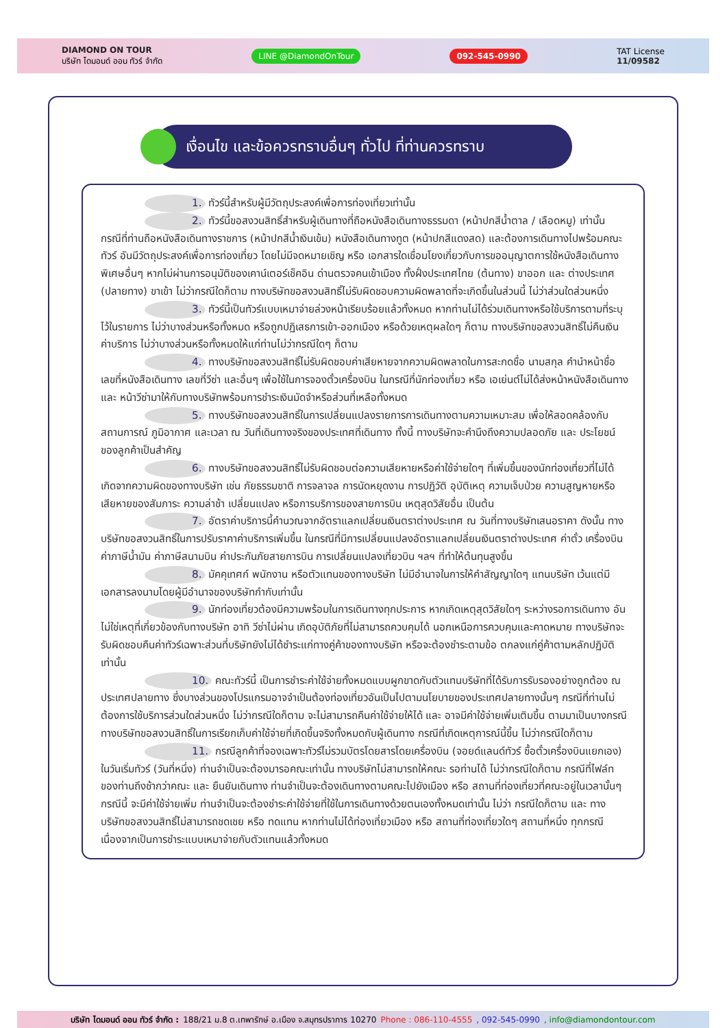DIAMOND ON TOUR
บริษัท ไดมอนด์ ออน ทัวร์ จำกัด
LINE @DiamondOnTour 092-545-0990
TAT License
11/09582
เงื่อนไข และข้อควรทราบอื่นๆ ทั่วไป ที่ท่านควรทราบ
1. ทัวร์นี้สำหรับผู้มีวัตถุประสงค์เพื่อการท่องเที่ยวเท่านั้น
2. ทัวร์นี้ขอสงวนสิทธิ์สำหรับผู้เดินทางที่ถือหนังสือเดินทางธรรมดา (หน้าปกสีน้ำตาล / เลือดหมู) เท่านั้น กรณีที่ท่านถือหนังสือเดินทางราชการ (หน้าปกสีน้ำเงินเข้ม) หนังสือเดินทางทูต (หน้าปกสีแดงสด) และต้องการเดินทางไปพร้อมคณะทัวร์ อันมีวัตถุประสงค์เพื่อการท่องเที่ยว โดยไม่มีจดหมายเชิญ หรือ เอกสารใดเชื่อมโยงเกี่ยวกับการขออนุญาตการใช้หนังสือเดินทางพิเศษอื่นๆ หากไม่ผ่านการอนุมัติของเคาน์เตอร์เช็คอิน ด่านตรวจคนเข้าเมือง ทั้งฝั่งประเทศไทย (ต้นทาง) ขาออก และ ต่างประเทศ (ปลายทาง) ขาเข้า ไม่ว่ากรณีใดก็ตาม ทางบริษัทขอสงวนสิทธิ์ไม่รับผิดชอบความผิดพลาดที่จะเกิดขึ้นในส่วนนี้ ไม่ว่าส่วนใดส่วนหนึ่ง
3. ทัวร์นี้เป็นทัวร์แบบเหมาจ่ายล่วงหน้าเรียบร้อยแล้วทั้งหมด หากท่านไม่ได้ร่วมเดินทางหรือใช้บริการตามที่ระบุไว้ในรายการ ไม่ว่าบางส่วนหรือทั้งหมด หรือถูกปฏิเสธการเข้า-ออกเมือง หรือด้วยเหตุผลใดๆ ก็ตาม ทางบริษัทขอสงวนสิทธิ์ไม่คืนเงินค่าบริการ ไม่ว่าบางส่วนหรือทั้งหมดให้แก่ท่านไม่ว่ากรณีใดๆ ก็ตาม
4. ทางบริษัทขอสงวนสิทธิ์ไม่รับผิดชอบค่าเสียหายจากความผิดพลาดในการสะกดชื่อ นามสกุล คำนำหน้าชื่อ เลขที่หนังสือเดินทาง เลขที่วีซ่า และอื่นๆ เพื่อใช้ในการจองตั๋วเครื่องบิน ในกรณีที่นักท่องเที่ยว หรือ เอเย่นต์ไม่ได้ส่งหน้าหนังสือเดินทาง และ หน้าวีซ่ามาให้กับทางบริษัทพร้อมการชำระเงินมัดจำหรือส่วนที่เหลือทั้งหมด
5. ทางบริษัทขอสงวนสิทธิ์ในการเปลี่ยนแปลงรายการการเดินทางตามความเหมาะสม เพื่อให้สอดคล้องกับ สถานการณ์ ภูมิอากาศ และเวลา ณ วันที่เดินทางจริงของประเทศที่เดินทาง ทั้งนี้ ทางบริษัทจะคำนึงถึงความปลอดภัย และ ประโยชน์ของลูกค้าเป็นสำคัญ
6. ทางบริษัทขอสงวนสิทธิ์ไม่รับผิดชอบต่อความเสียหายหรือค่าใช้จ่ายใดๆ ที่เพิ่มขึ้นของนักท่องเที่ยวที่ไม่ได้เกิดจากความผิดของทางบริษัท เช่น ภัยธรรมชาติ การจลาจล การนัดหยุดงาน การปฏิวัติ อุบัติเหตุ ความเจ็บป่วย ความสูญหายหรือเสียหายของสัมภาระ ความล่าช้า เปลี่ยนแปลง หรือการบริการของสายการบิน เหตุสุดวิสัยอื่น เป็นต้น
7. อัตราค่าบริการนี้คำนวณจากอัตราแลกเปลี่ยนเงินตราต่างประเทศ ณ วันที่ทางบริษัทเสนอราคา ดังนั้น ทางบริษัทขอสงวนสิทธิ์ในการปรับราคาค่าบริการเพิ่มขึ้น ในกรณีที่มีการเปลี่ยนแปลงอัตราแลกเปลี่ยนเงินตราต่างประเทศ ค่าตั๋ว เครื่องบิน ค่าภาษีน้ำมัน ค่าภาษีสนามบิน ค่าประกันภัยสายการบิน การเปลี่ยนแปลงเที่ยวบิน ฯลฯ ที่ทำให้ต้นทุนสูงขึ้น
8. มัคคุเทศก์ พนักงาน หรือตัวแทนของทางบริษัท ไม่มีอำนาจในการให้คำสัญญาใดๆ แทนบริษัท เว้นแต่มีเอกสารลงนามโดยผู้มีอำนาจของบริษัทกำกับเท่านั้น
9. นักท่องเที่ยวต้องมีความพร้อมในการเดินทางทุกประการ หากเกิดเหตุสุดวิสัยใดๆ ระหว่างรอการเดินทาง อันไม่ใช่เหตุที่เกี่ยวข้องกับทางบริษัท อาทิ วีซ่าไม่ผ่าน เกิดอุบัติภัยที่ไม่สามารถควบคุมได้ นอกเหนือการควบคุมและคาดหมาย ทางบริษัทจะรับผิดชอบคืนค่าทัวร์เฉพาะส่วนที่บริษัทยังไม่ได้ชำระแก่ทางคู่ค้าของทางบริษัท หรือจะต้องชำระตามข้อ ตกลงแก่คู่ค้าตามหลักปฏิบัติเท่านั้น
10. คณะทัวร์นี้ เป็นการชำระค่าใช้จ่ายทั้งหมดแบบผูกขาดกับตัวแทนบริษัทที่ได้รับการรับรองอย่างถูกต้อง ณ ประเทศปลายทาง ซึ่งบางส่วนของโปรแกรมอาจจำเป็นต้องท่องเที่ยวอันเป็นไปตามนโยบายของประเทศปลายทางนั้นๆ กรณีที่ท่านไม่ต้องการใช้บริการส่วนใดส่วนหนึ่ง ไม่ว่ากรณีใดก็ตาม จะไม่สามารถคืนค่าใช้จ่ายให้ได้ และ อาจมีค่าใช้จ่ายเพิ่มเติมขึ้น ตามมาเป็นบางกรณี ทางบริษัทขอสงวนสิทธิ์ในการเรียกเก็บค่าใช้จ่ายที่เกิดขึ้นจริงทั้งหมดกับผู้เดินทาง กรณีที่เกิดเหตุการณ์นี้ขึ้น ไม่ว่ากรณีใดก็ตาม
11. กรณีลูกค้าที่จองเฉพาะทัวร์ไม่รวมบัตรโดยสารโดยเครื่องบิน (จอยด์แลนด์ทัวร์ ซื้อตั๋วเครื่องบินแยกเอง) ในวันเริ่มทัวร์ (วันที่หนึ่ง) ท่านจำเป็นจะต้องมารอคณะเท่านั้น ทางบริษัทไม่สามารถให้คณะ รอท่านได้ ไม่ว่ากรณีใดก็ตาม กรณีที่ไฟล์ทของท่านถึงช้ากว่าคณะ และ ยืนยันเดินทาง ท่านจำเป็นจะต้องเดินทางตามคณะไปยังเมือง หรือ สถานที่ท่องเที่ยวที่คณะอยู่ในเวลานั้นๆ กรณีนี้ จะมีค่าใช้จ่ายเพิ่ม ท่านจำเป็นจะต้องชำระค่าใช้จ่ายที่ใช้ในการเดินทางด้วยตนเองทั้งหมดเท่านั้น ไม่ว่า กรณีใดก็ตาม และ ทางบริษัทขอสงวนสิทธิ์ไม่สามารถชดเชย หรือ ทดแทน หากท่านไม่ได้ท่องเที่ยวเมือง หรือ สถานที่ท่องเที่ยวใดๆ สถานที่หนึ่ง ทุกกรณี เนื่องจากเป็นการชำระแบบเหมาจ่ายกับตัวแทนแล้วทั้งหมด
บริษัท ไดมอนด์ ออน ทัวร์ จำกัด : 188/21 ม.8 ต.เทพารักษ์ อ.เมือง จ.สมุทรปราการ 10270 Phone : 086-110-4555 , 092-545-0990 , info@diamondontour.com